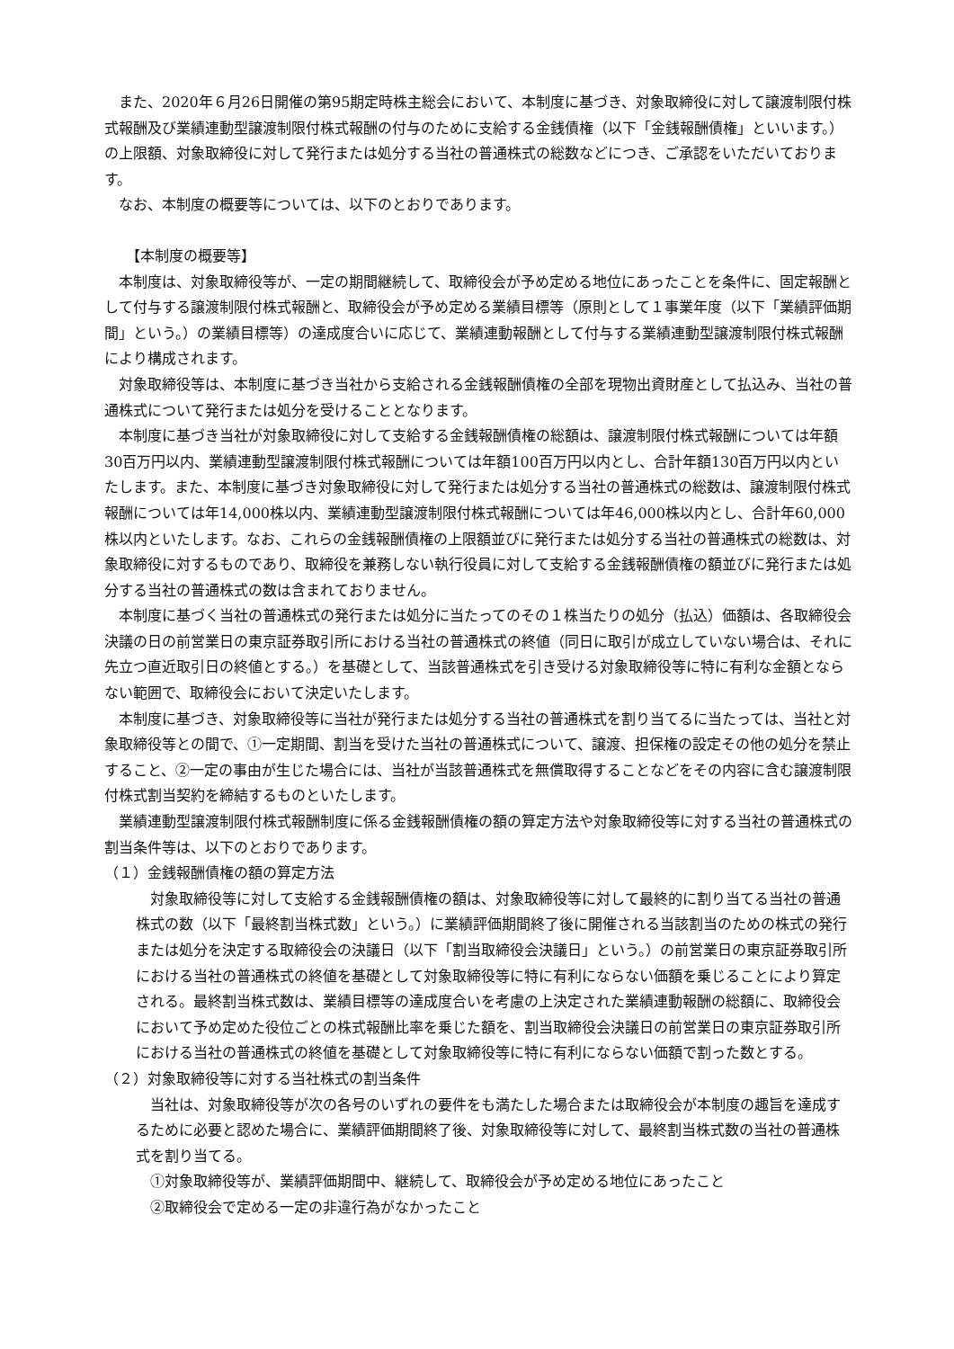また、2020年６月26日開催の第95期定時株主総会において、本制度に基づき、対象取締役に対して譲渡制限付株式報酬及び業績連動型譲渡制限付株式報酬の付与のために支給する金銭債権（以下「金銭報酬債権」といいます。）の上限額、対象取締役に対して発行または処分する当社の普通株式の総数などにつき、ご承認をいただいております。
なお、本制度の概要等については、以下のとおりであります。
【本制度の概要等】
本制度は、対象取締役等が、一定の期間継続して、取締役会が予め定める地位にあったことを条件に、固定報酬として付与する譲渡制限付株式報酬と、取締役会が予め定める業績目標等（原則として１事業年度（以下「業績評価期間」という。）の業績目標等）の達成度合いに応じて、業績連動報酬として付与する業績連動型譲渡制限付株式報酬により構成されます。
対象取締役等は、本制度に基づき当社から支給される金銭報酬債権の全部を現物出資財産として払込み、当社の普通株式について発行または処分を受けることとなります。
本制度に基づき当社が対象取締役に対して支給する金銭報酬債権の総額は、譲渡制限付株式報酬については年額30百万円以内、業績連動型譲渡制限付株式報酬については年額100百万円以内とし、合計年額130百万円以内といたします。また、本制度に基づき対象取締役に対して発行または処分する当社の普通株式の総数は、譲渡制限付株式報酬については年14,000株以内、業績連動型譲渡制限付株式報酬については年46,000株以内とし、合計年60,000株以内といたします。なお、これらの金銭報酬債権の上限額並びに発行または処分する当社の普通株式の総数は、対象取締役に対するものであり、取締役を兼務しない執行役員に対して支給する金銭報酬債権の額並びに発行または処分する当社の普通株式の数は含まれておりません。
本制度に基づく当社の普通株式の発行または処分に当たってのその１株当たりの処分（払込）価額は、各取締役会決議の日の前営業日の東京証券取引所における当社の普通株式の終値（同日に取引が成立していない場合は、それに先立つ直近取引日の終値とする。）を基礎として、当該普通株式を引き受ける対象取締役等に特に有利な金額とならない範囲で、取締役会において決定いたします。
本制度に基づき、対象取締役等に当社が発行または処分する当社の普通株式を割り当てるに当たっては、当社と対象取締役等との間で、①一定期間、割当を受けた当社の普通株式について、譲渡、担保権の設定その他の処分を禁止すること、②一定の事由が生じた場合には、当社が当該普通株式を無償取得することなどをその内容に含む譲渡制限付株式割当契約を締結するものといたします。
業績連動型譲渡制限付株式報酬制度に係る金銭報酬債権の額の算定方法や対象取締役等に対する当社の普通株式の割当条件等は、以下のとおりであります。
（１）金銭報酬債権の額の算定方法
対象取締役等に対して支給する金銭報酬債権の額は、対象取締役等に対して最終的に割り当てる当社の普通株式の数（以下「最終割当株式数」という。）に業績評価期間終了後に開催される当該割当のための株式の発行または処分を決定する取締役会の決議日（以下「割当取締役会決議日」という。）の前営業日の東京証券取引所における当社の普通株式の終値を基礎として対象取締役等に特に有利にならない価額を乗じることにより算定される。最終割当株式数は、業績目標等の達成度合いを考慮の上決定された業績連動報酬の総額に、取締役会において予め定めた役位ごとの株式報酬比率を乗じた額を、割当取締役会決議日の前営業日の東京証券取引所における当社の普通株式の終値を基礎として対象取締役等に特に有利にならない価額で割った数とする。
（２）対象取締役等に対する当社株式の割当条件
当社は、対象取締役等が次の各号のいずれの要件をも満たした場合または取締役会が本制度の趣旨を達成するために必要と認めた場合に、業績評価期間終了後、対象取締役等に対して、最終割当株式数の当社の普通株式を割り当てる。
①対象取締役等が、業績評価期間中、継続して、取締役会が予め定める地位にあったこと
②取締役会で定める一定の非違行為がなかったこと